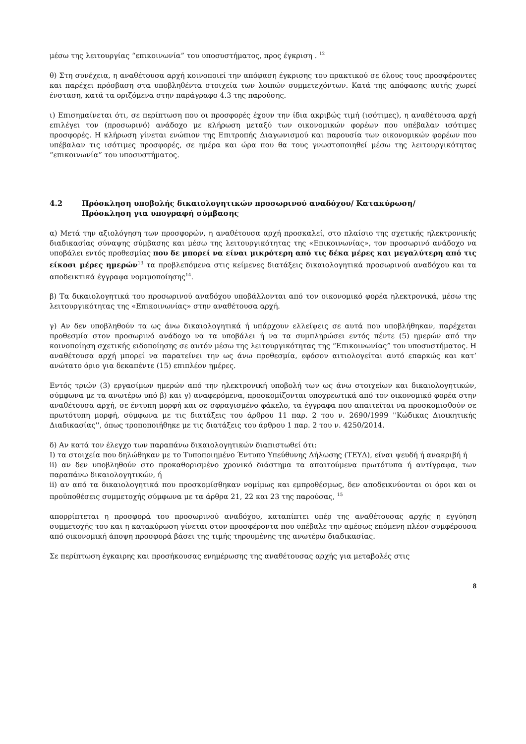μέσω της λειτουργίας “επικοινωνία” του υποσυστήματος, προς έγκριση . <sup>12</sup>
θ) Στη συνέχεια, η αναθέτουσα αρχή κοινοποιεί την απόφαση έγκρισης του πρακτικού σε όλους τους προσφέροντες και παρέχει πρόσβαση στα υποβληθέντα στοιχεία των λοιπών συμμετεχόντων. Κατά της απόφασης αυτής χωρεί ένσταση, κατά τα οριζόμενα στην παράγραφο 4.3 της παρούσης.
ι) Επισημαίνεται ότι, σε περίπτωση που οι προσφορές έχουν την ίδια ακριβώς τιμή (ισότιμες), η αναθέτουσα αρχή επιλέγει τον (προσωρινό) ανάδοχο με κλήρωση μεταξύ των οικονομικών φορέων που υπέβαλαν ισότιμες προσφορές. Η κλήρωση γίνεται ενώπιον της Επιτροπής Διαγωνισμού και παρουσία των οικονομικών φορέων που υπέβαλαν τις ισότιμες προσφορές, σε ημέρα και ώρα που θα τους γνωστοποιηθεί μέσω της λειτουργικότητας “επικοινωνία” του υποσυστήματος.
4.2 Πρόσκληση υποβολής δικαιολογητικών προσωρινού αναδόχου/ Κατακύρωση/
Πρόσκληση για υπογραφή σύμβασης
α) Μετά την αξιολόγηση των προσφορών, η αναθέτουσα αρχή προσκαλεί, στο πλαίσιο της σχετικής ηλεκτρονικής διαδικασίας σύναψης σύμβασης και μέσω της λειτουργικότητας της «Επικοινωνίας», τον προσωρινό ανάδοχο να υποβάλει εντός προθεσμίας που δε μπορεί να είναι μικρότερη από τις δέκα μέρες και μεγαλύτερη από τις είκοσι μέρες ημερών<sup>13</sup> τα προβλεπόμενα στις κείμενες διατάξεις δικαιολογητικά προσωρινού αναδόχου και τα αποδεικτικά έγγραφα νομιμοποίησης<sup>14</sup>.
β) Τα δικαιολογητικά του προσωρινού αναδόχου υποβάλλονται από τον οικονομικό φορέα ηλεκτρονικά, μέσω της λειτουργικότητας της «Επικοινωνίας» στην αναθέτουσα αρχή.
γ) Αν δεν υποβληθούν τα ως άνω δικαιολογητικά ή υπάρχουν ελλείψεις σε αυτά που υποβλήθηκαν, παρέχεται προθεσμία στον προσωρινό ανάδοχο να τα υποβάλει ή να τα συμπληρώσει εντός πέντε (5) ημερών από την κοινοποίηση σχετικής ειδοποίησης σε αυτόν μέσω της λειτουργικότητας της “Επικοινωνίας” του υποσυστήματος. Η αναθέτουσα αρχή μπορεί να παρατείνει την ως άνω προθεσμία, εφόσον αιτιολογείται αυτό επαρκώς και κατ’ ανώτατο όριο για δεκαπέντε (15) επιπλέον ημέρες.
Εντός τριών (3) εργασίμων ημερών από την ηλεκτρονική υποβολή των ως άνω στοιχείων και δικαιολογητικών, σύμφωνα με τα ανωτέρω υπό β) και γ) αναφερόμενα, προσκομίζονται υποχρεωτικά από τον οικονομικό φορέα στην αναθέτουσα αρχή, σε έντυπη μορφή και σε σφραγισμένο φάκελο, τα έγγραφα που απαιτείται να προσκομισθούν σε πρωτότυπη μορφή, σύμφωνα με τις διατάξεις του άρθρου 11 παρ. 2 του ν. 2690/1999 ''Κώδικας Διοικητικής Διαδικασίας'', όπως τροποποιήθηκε με τις διατάξεις του άρθρου 1 παρ. 2 του ν. 4250/2014.
δ) Αν κατά τον έλεγχο των παραπάνω δικαιολογητικών διαπιστωθεί ότι:
I) τα στοιχεία που δηλώθηκαν με το Τυποποιημένο Έντυπο Υπεύθυνης Δήλωσης (ΤΕΥΔ), είναι ψευδή ή ανακριβή ή
ii) αν δεν υποβληθούν στο προκαθορισμένο χρονικό διάστημα τα απαιτούμενα πρωτότυπα ή αντίγραφα, των παραπάνω δικαιολογητικών, ή
ii) αν από τα δικαιολογητικά που προσκομίσθηκαν νομίμως και εμπροθέσμως, δεν αποδεικνύονται οι όροι και οι προϋποθέσεις συμμετοχής σύμφωνα με τα άρθρα 21, 22 και 23 της παρούσας, <sup>15</sup>
απορρίπτεται η προσφορά του προσωρινού αναδόχου, καταπίπτει υπέρ της αναθέτουσας αρχής η εγγύηση συμμετοχής του και η κατακύρωση γίνεται στον προσφέροντα που υπέβαλε την αμέσως επόμενη πλέον συμφέρουσα από οικονομική άποψη προσφορά βάσει της τιμής τηρουμένης της ανωτέρω διαδικασίας.
Σε περίπτωση έγκαιρης και προσήκουσας ενημέρωσης της αναθέτουσας αρχής για μεταβολές στις
8